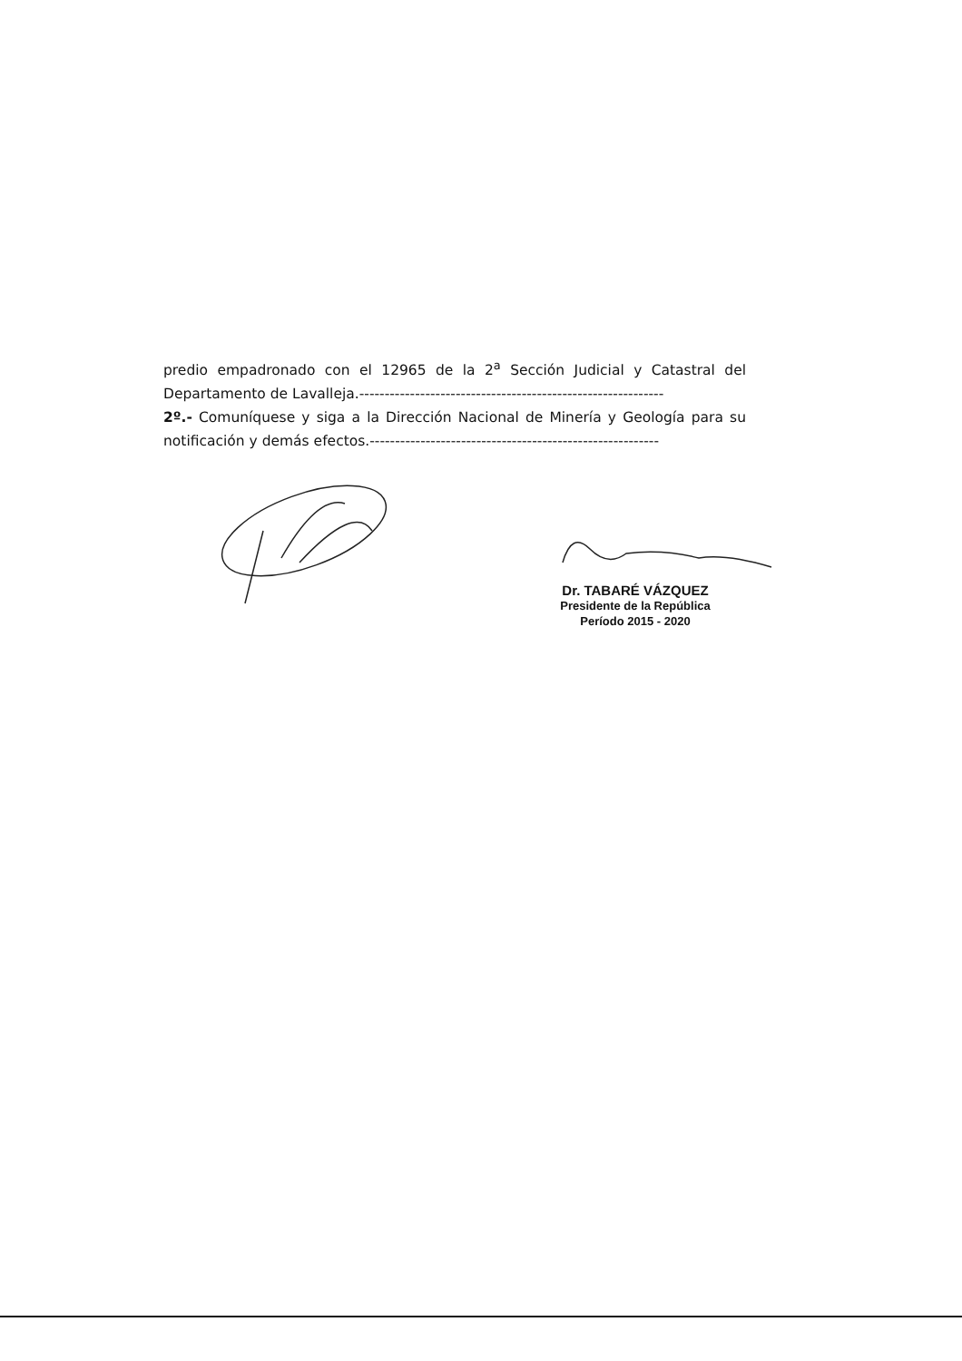predio empadronado con el 12965 de la 2<sup>a</sup> Sección Judicial y Catastral del Departamento de Lavalleja.------------------------------------------------------------
2º.- Comuníquese y siga a la Dirección Nacional de Minería y Geología para su notificación y demás efectos.---------------------------------------------------------
Dr. TABARÉ VÁZQUEZ
Presidente de la República
Período 2015 - 2020